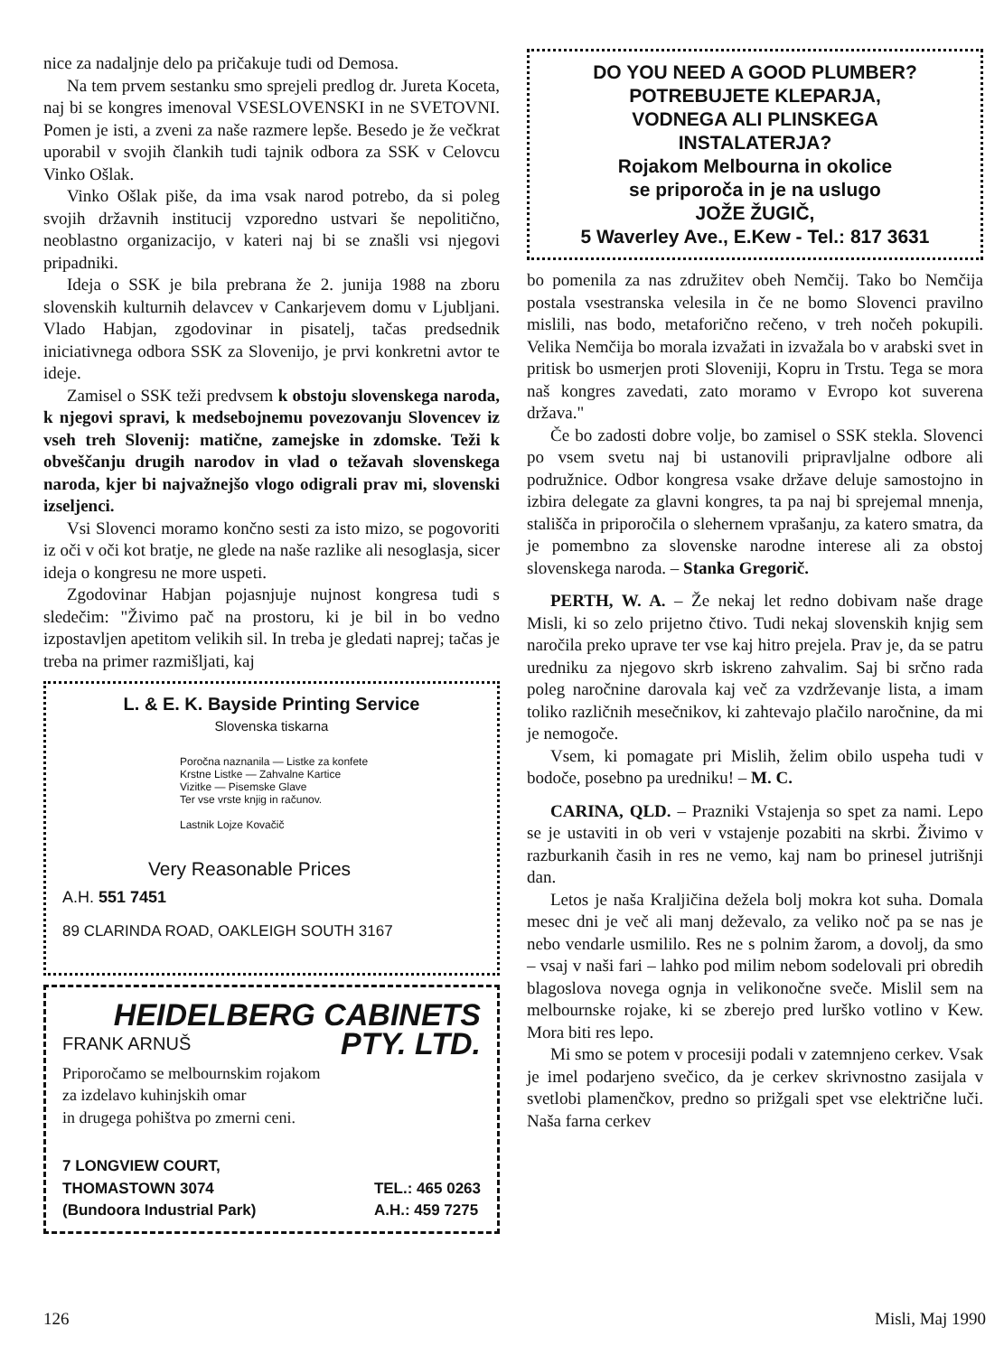nice za nadaljnje delo pa pričakuje tudi od Demosa.
Na tem prvem sestanku smo sprejeli predlog dr. Jureta Koceta, naj bi se kongres imenoval VSESLOVENSKI in ne SVETOVNI. Pomen je isti, a zveni za naše razmere lepše. Besedo je že večkrat uporabil v svojih člankih tudi tajnik odbora za SSK v Celovcu Vinko Ošlak.
Vinko Ošlak piše, da ima vsak narod potrebo, da si poleg svojih državnih institucij vzporedno ustvari še nepolitično, neoblastno organizacijo, v kateri naj bi se znašli vsi njegovi pripadniki.
Ideja o SSK je bila prebrana že 2. junija 1988 na zboru slovenskih kulturnih delavcev v Cankarjevem domu v Ljubljani. Vlado Habjan, zgodovinar in pisatelj, tačas predsednik iniciativnega odbora SSK za Slovenijo, je prvi konkretni avtor te ideje.
Zamisel o SSK teži predvsem k obstoju slovenskega naroda, k njegovi spravi, k medsebojnemu povezovanju Slovencev iz vseh treh Slovenij: matične, zamejske in zdomske. Teži k obveščanju drugih narodov in vlad o težavah slovenskega naroda, kjer bi najvažnejšo vlogo odigrali prav mi, slovenski izseljenci.
Vsi Slovenci moramo končno sesti za isto mizo, se pogovoriti iz oči v oči kot bratje, ne glede na naše razlike ali nesoglasja, sicer ideja o kongresu ne more uspeti.
Zgodovinar Habjan pojasnjuje nujnost kongresa tudi s sledečim: "Živimo pač na prostoru, ki je bil in bo vedno izpostavljen apetitom velikih sil. In treba je gledati naprej; tačas je treba na primer razmišljati, kaj
L. & E. K. Bayside Printing Service
Slovenska tiskarna
Poročna naznanila — Listke za konfete
Krstne Listke — Zahvalne Kartice
Vizitke — Pisemske Glave
Ter vse vrste knjig in računov.
Lastnik Lojze Kovačič
Very Reasonable Prices
A.H. 551 7451
89 CLARINDA ROAD, OAKLEIGH SOUTH 3167
HEIDELBERG CABINETS
FRANK ARNUŠ PTY. LTD.
Priporočamo se melbournskim rojakom
za izdelavo kuhinjskih omar
in drugega pohištva po zmerni ceni.
7 LONGVIEW COURT,
THOMASTOWN 3074
(Bundoora Industrial Park)
TEL.: 465 0263
A.H.: 459 7275
DO YOU NEED A GOOD PLUMBER?
POTREBUJETE KLEPARJA,
VODNEGA ALI PLINSKEGA
INSTALATERJA?
Rojakom Melbourna in okolice
se priporoča in je na uslugo
JOŽE ŽUGIČ,
5 Waverley Ave., E.Kew - Tel.: 817 3631
bo pomenila za nas združitev obeh Nemčij. Tako bo Nemčija postala vsestranska velesila in če ne bomo Slovenci pravilno mislili, nas bodo, metaforično rečeno, v treh nočeh pokupili. Velika Nemčija bo morala izvažati in izvažala bo v arabski svet in pritisk bo usmerjen proti Sloveniji, Kopru in Trstu. Tega se mora naš kongres zavedati, zato moramo v Evropo kot suverena država."
Če bo zadosti dobre volje, bo zamisel o SSK stekla. Slovenci po vsem svetu naj bi ustanovili pripravljalne odbore ali podružnice. Odbor kongresa vsake države deluje samostojno in izbira delegate za glavni kongres, ta pa naj bi sprejemal mnenja, stališča in priporočila o slehernem vprašanju, za katero smatra, da je pomembno za slovenske narodne interese ali za obstoj slovenskega naroda. – Stanka Gregorič.
PERTH, W. A. – Že nekaj let redno dobivam naše drage Misli, ki so zelo prijetno čtivo. Tudi nekaj slovenskih knjig sem naročila preko uprave ter vse kaj hitro prejela. Prav je, da se patru uredniku za njegovo skrb iskreno zahvalim. Saj bi srčno rada poleg naročnine darovala kaj več za vzdrževanje lista, a imam toliko različnih mesečnikov, ki zahtevajo plačilo naročnine, da mi je nemogoče.
Vsem, ki pomagate pri Mislih, želim obilo uspeha tudi v bodoče, posebno pa uredniku! – M. C.
CARINA, QLD. – Prazniki Vstajenja so spet za nami. Lepo se je ustaviti in ob veri v vstajenje pozabiti na skrbi. Živimo v razburkanih časih in res ne vemo, kaj nam bo prinesel jutrišnji dan.
Letos je naša Kraljičina dežela bolj mokra kot suha. Domala mesec dni je več ali manj deževalo, za veliko noč pa se nas je nebo vendarle usmililo. Res ne s polnim žarom, a dovolj, da smo – vsaj v naši fari – lahko pod milim nebom sodelovali pri obredih blagoslova novega ognja in velikonočne sveče. Mislil sem na melbournske rojake, ki se zberejo pred lurško votlino v Kew. Mora biti res lepo.
Mi smo se potem v procesiji podali v zatemnjeno cerkev. Vsak je imel podarjeno svečico, da je cerkev skrivnostno zasijala v svetlobi plamenčkov, predno so prižgali spet vse električne luči. Naša farna cerkev
126 Misli, Maj 1990